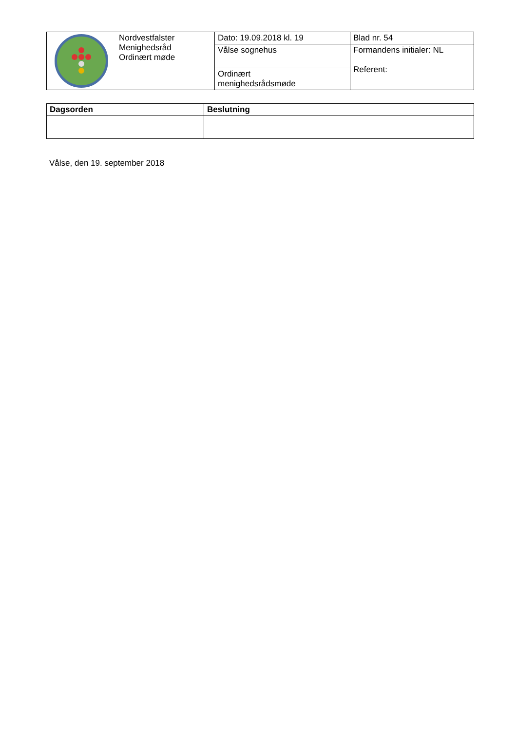| | Nordvestfalster Menighedsråd Ordinært møde | Dato: 19.09.2018 kl. 19 | Blad nr. 54 |
| | | Vålse sognehus | Formandens initialer: NL Referent: |
| | | Ordinært menighedsrådsmøde | |
| Dagsorden | Beslutning |
| --- | --- |
Vålse, den 19. september 2018